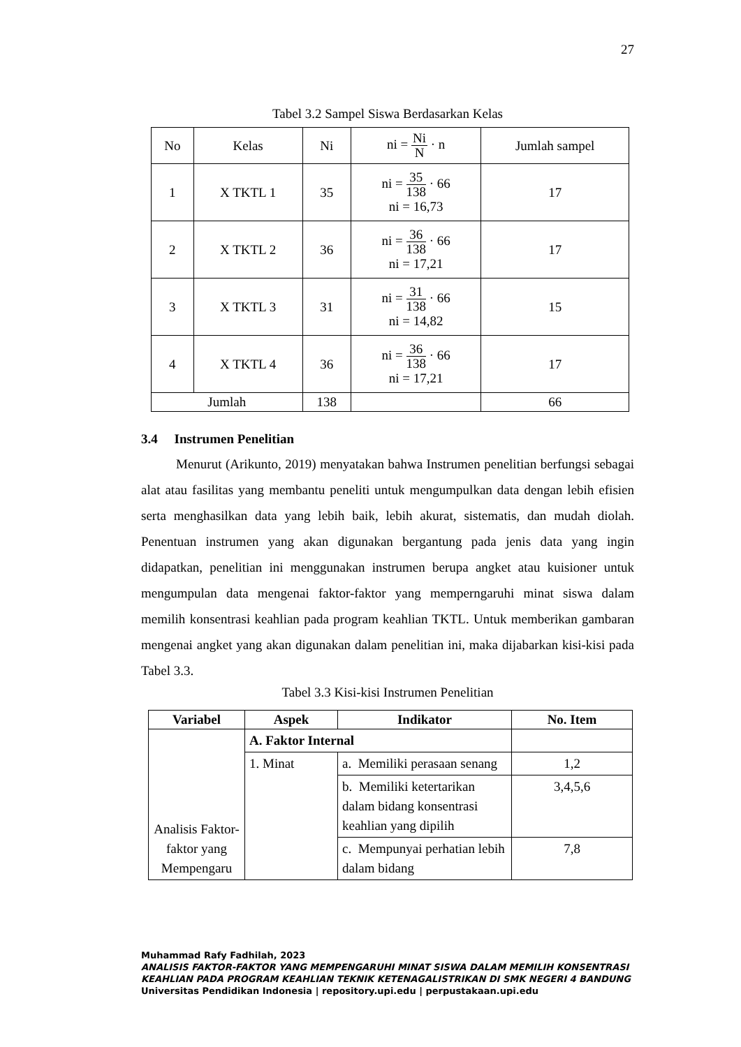27
Tabel 3.2 Sampel Siswa Berdasarkan Kelas
| No | Kelas | Ni | ni = Ni N · n | Jumlah sampel |
| 1 | X TKTL 1 | 35 | ni = 35 138 · 66 ni = 16,73 | 17 |
| 2 | X TKTL 2 | 36 | ni = 36 138 · 66 ni = 17,21 | 17 |
| 3 | X TKTL 3 | 31 | ni = 31 138 · 66 ni = 14,82 | 15 |
| 4 | X TKTL 4 | 36 | ni = 36 138 · 66 ni = 17,21 | 17 |
| Jumlah | | 138 | | 66 |
3.4 Instrumen Penelitian
Menurut (Arikunto, 2019) menyatakan bahwa Instrumen penelitian berfungsi sebagai alat atau fasilitas yang membantu peneliti untuk mengumpulkan data dengan lebih efisien serta menghasilkan data yang lebih baik, lebih akurat, sistematis, dan mudah diolah. Penentuan instrumen yang akan digunakan bergantung pada jenis data yang ingin didapatkan, penelitian ini menggunakan instrumen berupa angket atau kuisioner untuk mengumpulan data mengenai faktor-faktor yang memperngaruhi minat siswa dalam memilih konsentrasi keahlian pada program keahlian TKTL. Untuk memberikan gambaran mengenai angket yang akan digunakan dalam penelitian ini, maka dijabarkan kisi-kisi pada Tabel 3.3.
Tabel 3.3 Kisi-kisi Instrumen Penelitian
| Variabel | Aspek | Indikator | No. Item |
| --- | --- | --- | --- |
| Analisis Faktor-faktor yang Mempengaru | A. Faktor Internal | | |
| | 1. Minat | a. Memiliki perasaan senang | 1,2 |
| | | b. Memiliki ketertarikan dalam bidang konsentrasi keahlian yang dipilih | 3,4,5,6 |
| | | c. Mempunyai perhatian lebih dalam bidang | 7,8 |
Muhammad Rafy Fadhilah, 2023
ANALISIS FAKTOR-FAKTOR YANG MEMPENGARUHI MINAT SISWA DALAM MEMILIH KONSENTRASI KEAHLIAN PADA PROGRAM KEAHLIAN TEKNIK KETENAGALISTRIKAN DI SMK NEGERI 4 BANDUNG
Universitas Pendidikan Indonesia | repository.upi.edu | perpustakaan.upi.edu